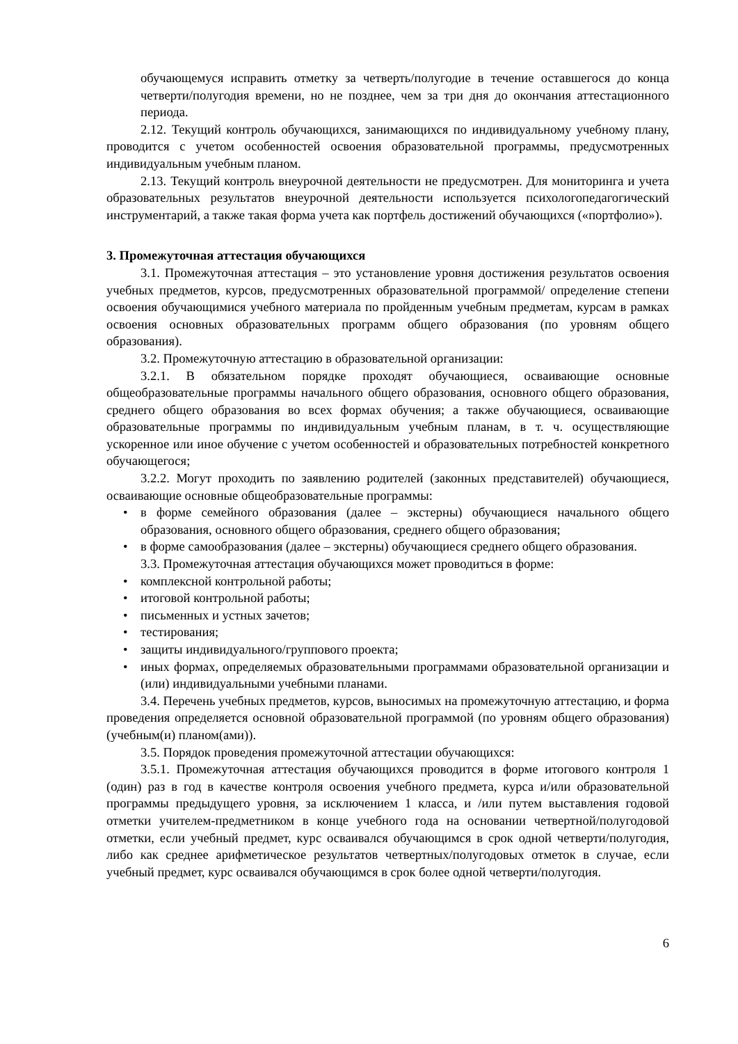обучающемуся исправить отметку за четверть/полугодие в течение оставшегося до конца четверти/полугодия времени, но не позднее, чем за три дня до окончания аттестационного периода.
2.12. Текущий контроль обучающихся, занимающихся по индивидуальному учебному плану, проводится с учетом особенностей освоения образовательной программы, предусмотренных индивидуальным учебным планом.
2.13. Текущий контроль внеурочной деятельности не предусмотрен. Для мониторинга и учета образовательных результатов внеурочной деятельности используется психологопедагогический инструментарий, а также такая форма учета как портфель достижений обучающихся («портфолио»).
3. Промежуточная аттестация обучающихся
3.1. Промежуточная аттестация – это установление уровня достижения результатов освоения учебных предметов, курсов, предусмотренных образовательной программой/ определение степени освоения обучающимися учебного материала по пройденным учебным предметам, курсам в рамках освоения основных образовательных программ общего образования (по уровням общего образования).
3.2. Промежуточную аттестацию в образовательной организации:
3.2.1. В обязательном порядке проходят обучающиеся, осваивающие основные общеобразовательные программы начального общего образования, основного общего образования, среднего общего образования во всех формах обучения; а также обучающиеся, осваивающие образовательные программы по индивидуальным учебным планам, в т. ч. осуществляющие ускоренное или иное обучение с учетом особенностей и образовательных потребностей конкретного обучающегося;
3.2.2. Могут проходить по заявлению родителей (законных представителей) обучающиеся, осваивающие основные общеобразовательные программы:
• в форме семейного образования (далее – экстерны) обучающиеся начального общего образования, основного общего образования, среднего общего образования;
• в форме самообразования (далее – экстерны) обучающиеся среднего общего образования.
3.3. Промежуточная аттестация обучающихся может проводиться в форме:
• комплексной контрольной работы;
• итоговой контрольной работы;
• письменных и устных зачетов;
• тестирования;
• защиты индивидуального/группового проекта;
• иных формах, определяемых образовательными программами образовательной организации и (или) индивидуальными учебными планами.
3.4. Перечень учебных предметов, курсов, выносимых на промежуточную аттестацию, и форма проведения определяется основной образовательной программой (по уровням общего образования) (учебным(и) планом(ами)).
3.5. Порядок проведения промежуточной аттестации обучающихся:
3.5.1. Промежуточная аттестация обучающихся проводится в форме итогового контроля 1 (один) раз в год в качестве контроля освоения учебного предмета, курса и/или образовательной программы предыдущего уровня, за исключением 1 класса, и /или путем выставления годовой отметки учителем-предметником в конце учебного года на основании четвертной/полугодовой отметки, если учебный предмет, курс осваивался обучающимся в срок одной четверти/полугодия, либо как среднее арифметическое результатов четвертных/полугодовых отметок в случае, если учебный предмет, курс осваивался обучающимся в срок более одной четверти/полугодия.
6